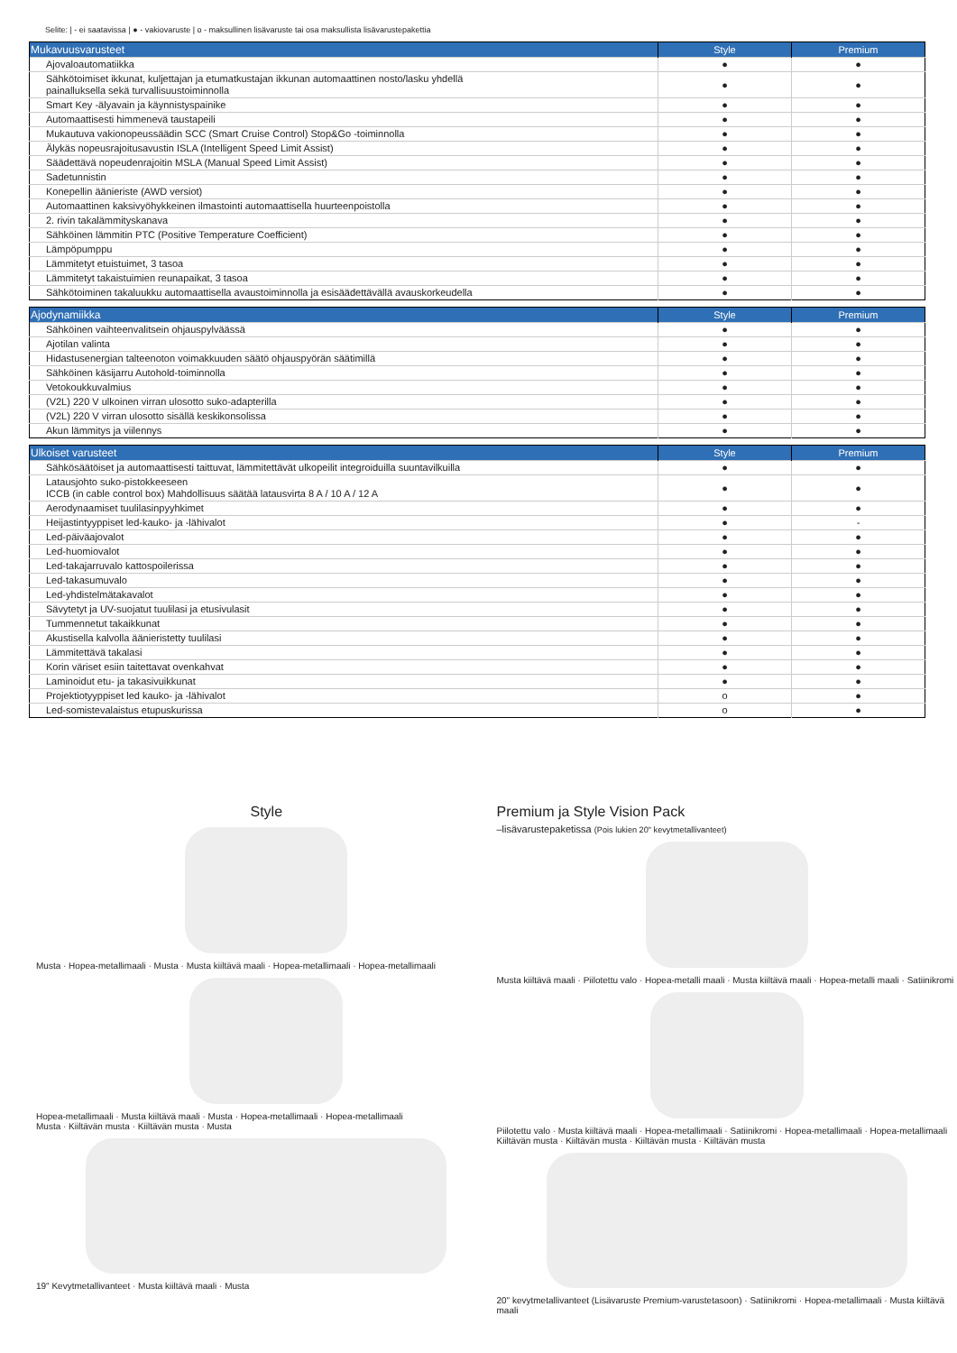Selite: | - ei saatavissa | ● - vakiovaruste | o - maksullinen lisävaruste tai osa maksullista lisävarustepakettia
| Mukavuusvarusteet | Style | Premium |
| --- | --- | --- |
| Ajovaloautomatiikka | ● | ● |
| Sähkötoimiset ikkunat, kuljettajan ja etumatkustajan ikkunan automaattinen nosto/lasku yhdellä painalluksella sekä turvallisuustoiminnolla | ● | ● |
| Smart Key -älyavain ja käynnistyspainike | ● | ● |
| Automaattisesti himmenevä taustapeili | ● | ● |
| Mukautuva vakionopeussäädin SCC (Smart Cruise Control) Stop&Go -toiminnolla | ● | ● |
| Älykäs nopeusrajoitusavustin ISLA (Intelligent Speed Limit Assist) | ● | ● |
| Säädettävä nopeudenrajoitin MSLA (Manual Speed Limit Assist) | ● | ● |
| Sadetunnistin | ● | ● |
| Konepellin äänieriste (AWD versiot) | ● | ● |
| Automaattinen kaksivyöhykkeinen ilmastointi automaattisella huurteenpoistolla | ● | ● |
| 2. rivin takalämmityskanava | ● | ● |
| Sähköinen lämmitin PTC (Positive Temperature Coefficient) | ● | ● |
| Lämpöpumppu | ● | ● |
| Lämmitetyt etuistuimet, 3 tasoa | ● | ● |
| Lämmitetyt takaistuimien reunapaikat, 3 tasoa | ● | ● |
| Sähkötoiminen takaluukku automaattisella avaustoiminnolla ja esisäädettävällä avauskorkeudella | ● | ● |
| Ajodynamiikka | Style | Premium |
| --- | --- | --- |
| Sähköinen vaihteenvalitsein ohjauspylväässä | ● | ● |
| Ajotilan valinta | ● | ● |
| Hidastusenergian talteenoton voimakkuuden säätö ohjauspyörän säätimillä | ● | ● |
| Sähköinen käsijarru Autohold-toiminnolla | ● | ● |
| Vetokoukkuvalmius | ● | ● |
| (V2L) 220 V ulkoinen virran ulosotto suko-adapterilla | ● | ● |
| (V2L) 220 V virran ulosotto sisällä keskikonsolissa | ● | ● |
| Akun lämmitys ja viilennys | ● | ● |
| Ulkoiset varusteet | Style | Premium |
| --- | --- | --- |
| Sähkösäätöiset ja automaattisesti taittuvat, lämmitettävät ulkopeilit integroiduilla suuntavilkuilla | ● | ● |
| Latausjohto suko-pistokkeeseen ICCB (in cable control box) Mahdollisuus säätää latausvirta 8 A / 10 A / 12 A | ● | ● |
| Aerodynaamiset tuulilasinpyyhkimet | ● | ● |
| Heijastintyyppiset led-kauko- ja -lähivalot | ● | - |
| Led-päiväajovalot | ● | ● |
| Led-huomiovalot | ● | ● |
| Led-takajarruvalo kattospoilerissa | ● | ● |
| Led-takasumuvalo | ● | ● |
| Led-yhdistelmätakavalot | ● | ● |
| Sävytetyt ja UV-suojatut tuulilasi ja etusivulasit | ● | ● |
| Tummennetut takaikkunat | ● | ● |
| Akustisella kalvolla äänieristetty tuulilasi | ● | ● |
| Lämmitettävä takalasi | ● | ● |
| Korin väriset esiin taitettavat ovenkahvat | ● | ● |
| Laminoidut etu- ja takasivuikkunat | ● | ● |
| Projektiotyyppiset led kauko- ja -lähivalot | o | ● |
| Led-somistevalaistus etupuskurissa | o | ● |
Style
Musta · Hopea-metallimaali · Musta · Musta kiiltävä maali · Hopea-metallimaali · Hopea-metallimaali
Hopea-metallimaali · Musta kiiltävä maali · Musta · Hopea-metallimaali · Hopea-metallimaali
Musta · Kiiltävän musta · Kiiltävän musta · Musta
19" Kevytmetallivanteet · Musta kiiltävä maali · Musta
Premium ja Style Vision Pack
–lisävarustepaketissa (Pois lukien 20" kevytmetallivanteet)
Musta kiiltävä maali · Piilotettu valo · Hopea-metalli maali · Musta kiiltävä maali · Hopea-metalli maali · Satiinikromi
Piilotettu valo · Musta kiiltävä maali · Hopea-metallimaali · Satiinikromi · Hopea-metallimaali · Hopea-metallimaali
Kiiltävän musta · Kiiltävän musta · Kiiltävän musta · Kiiltävän musta
20" kevytmetallivanteet (Lisävaruste Premium-varustetasoon) · Satiinikromi · Hopea-metallimaali · Musta kiiltävä maali